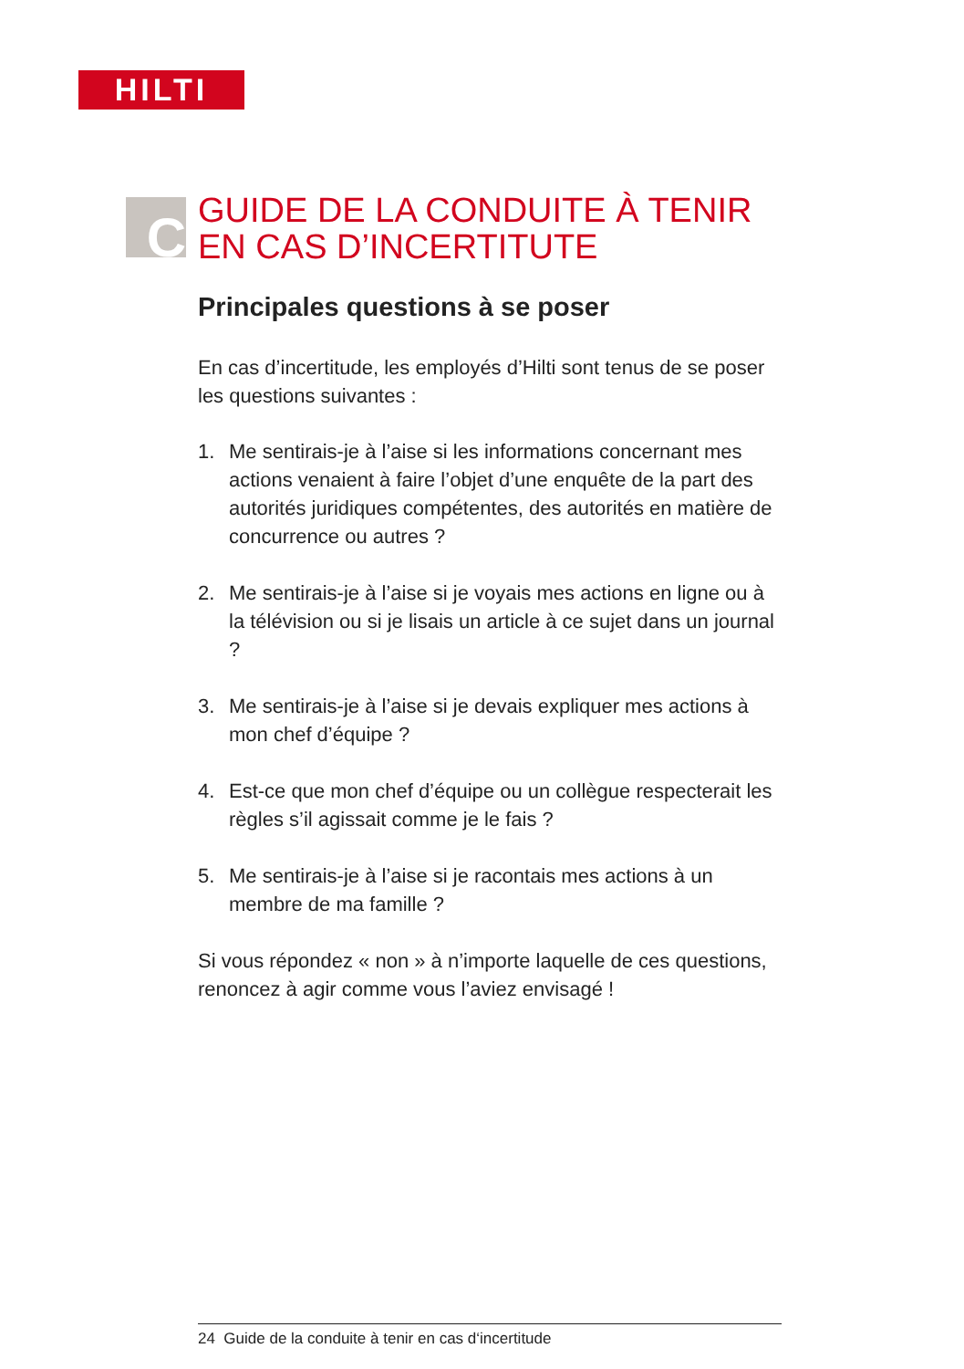HILTI
C
GUIDE DE LA CONDUITE À TENIR
EN CAS D’INCERTITUTE
Principales questions à se poser
En cas d’incertitude, les employés d’Hilti sont tenus de se poser les questions suivantes :
1. Me sentirais-je à l’aise si les informations concernant mes actions venaient à faire l’objet d’une enquête de la part des autorités juridiques compétentes, des autorités en matière de concurrence ou autres ?
2. Me sentirais-je à l’aise si je voyais mes actions en ligne ou à la télévision ou si je lisais un article à ce sujet dans un journal ?
3. Me sentirais-je à l’aise si je devais expliquer mes actions à mon chef d’équipe ?
4. Est-ce que mon chef d’équipe ou un collègue respecterait les règles s’il agissait comme je le fais ?
5. Me sentirais-je à l’aise si je racontais mes actions à un membre de ma famille ?
Si vous répondez « non » à n’importe laquelle de ces questions, renoncez à agir comme vous l’aviez envisagé !
24 Guide de la conduite à tenir en cas d‘incertitude